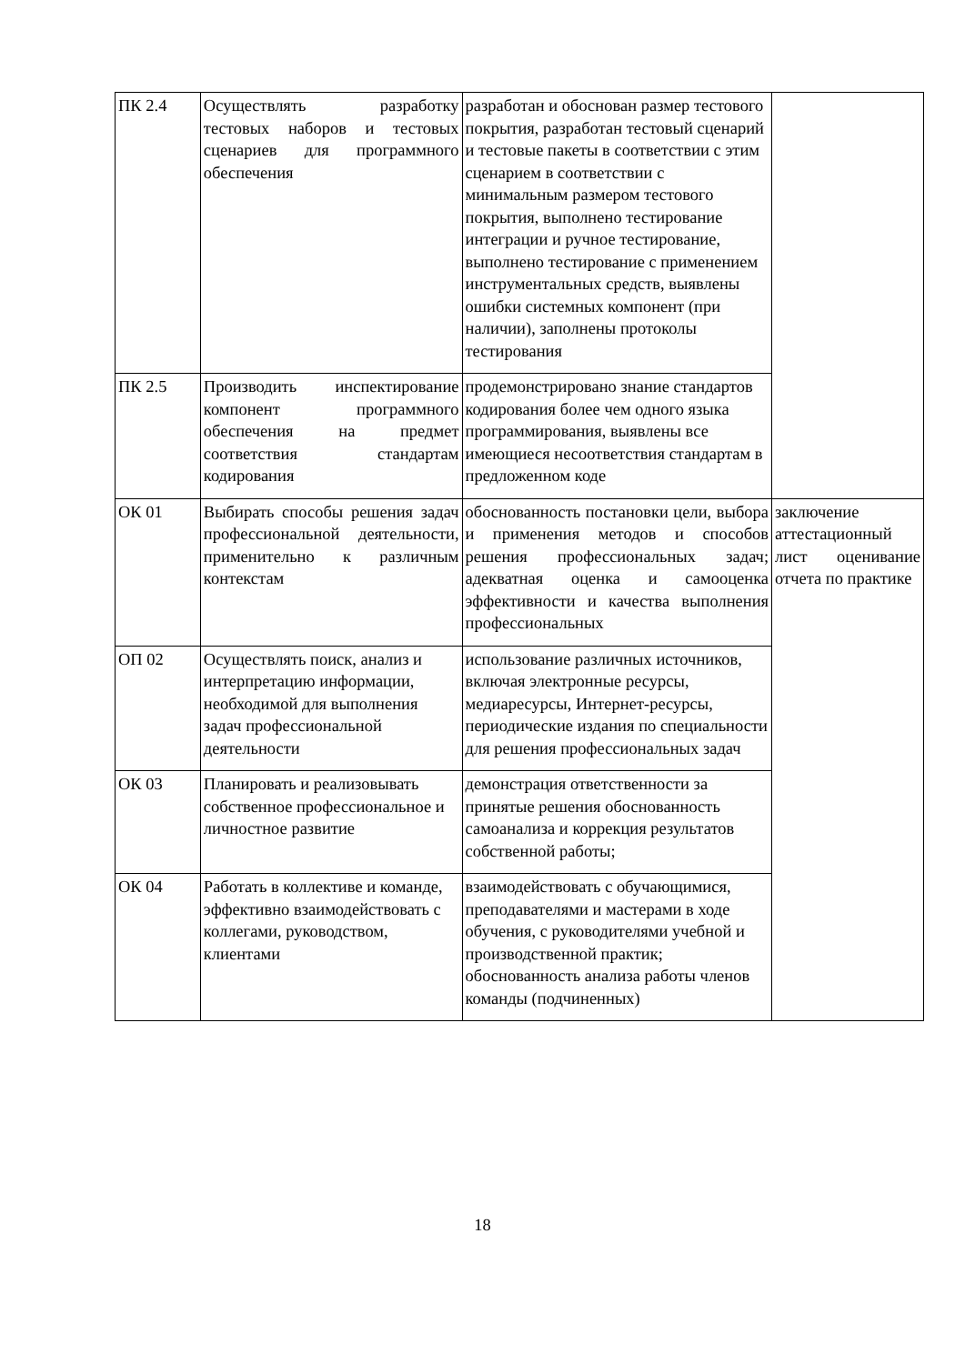| ПК 2.4 | Осуществлять разработку тестовых наборов и тестовых сценариев для программного обеспечения | разработан и обоснован размер тестового покрытия, разработан тестовый сценарий и тестовые пакеты в соответствии с этим сценарием в соответствии с минимальным размером тестового покрытия, выполнено тестирование интеграции и ручное тестирование, выполнено тестирование с применением инструментальных средств, выявлены ошибки системных компонент (при наличии), заполнены протоколы тестирования | |
| ПК 2.5 | Производить инспектирование компонент программного обеспечения на предмет соответствия стандартам кодирования | продемонстрировано знание стандартов кодирования более чем одного языка программирования, выявлены все имеющиеся несоответствия стандартам в предложенном коде | |
| ОК 01 | Выбирать способы решения задач профессиональной деятельности, применительно к различным контекстам | обоснованность постановки цели, выбора и применения методов и способов решения профессиональных задач; адекватная оценка и самооценка эффективности и качества выполнения профессиональных | заключение аттестационный лист оценивание отчета по практике |
| ОП 02 | Осуществлять поиск, анализ и интерпретацию информации, необходимой для выполнения задач профессиональной деятельности | использование различных источников, включая электронные ресурсы, медиаресурсы, Интернет-ресурсы, периодические издания по специальности для решения профессиональных задач | |
| ОК 03 | Планировать и реализовывать собственное профессиональное и личностное развитие | демонстрация ответственности за принятые решения обоснованность самоанализа и коррекция результатов собственной работы; | |
| ОК 04 | Работать в коллективе и команде, эффективно взаимодействовать с коллегами, руководством, клиентами | взаимодействовать с обучающимися, преподавателями и мастерами в ходе обучения, с руководителями учебной и производственной практик; обоснованность анализа работы членов команды (подчиненных) | |
18